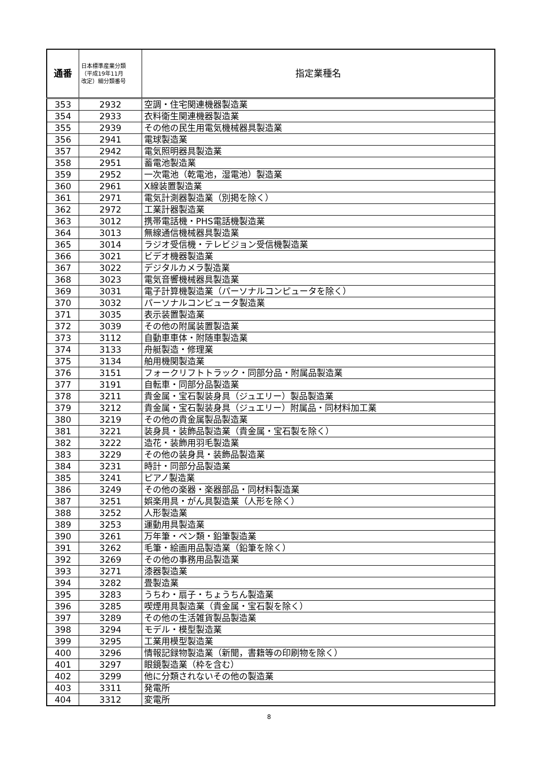| 通番 | 日本標準産業分類 （平成19年11月 改定）細分類番号 | 指定業種名 |
| --- | --- | --- |
| 353 | 2932 | 空調・住宅関連機器製造業 |
| 354 | 2933 | 衣料衛生関連機器製造業 |
| 355 | 2939 | その他の民生用電気機械器具製造業 |
| 356 | 2941 | 電球製造業 |
| 357 | 2942 | 電気照明器具製造業 |
| 358 | 2951 | 蓄電池製造業 |
| 359 | 2952 | 一次電池（乾電池，湿電池）製造業 |
| 360 | 2961 | X線装置製造業 |
| 361 | 2971 | 電気計測器製造業（別掲を除く） |
| 362 | 2972 | 工業計器製造業 |
| 363 | 3012 | 携帯電話機・PHS電話機製造業 |
| 364 | 3013 | 無線通信機械器具製造業 |
| 365 | 3014 | ラジオ受信機・テレビジョン受信機製造業 |
| 366 | 3021 | ビデオ機器製造業 |
| 367 | 3022 | デジタルカメラ製造業 |
| 368 | 3023 | 電気音響機械器具製造業 |
| 369 | 3031 | 電子計算機製造業（パーソナルコンピュータを除く） |
| 370 | 3032 | パーソナルコンピュータ製造業 |
| 371 | 3035 | 表示装置製造業 |
| 372 | 3039 | その他の附属装置製造業 |
| 373 | 3112 | 自動車車体・附随車製造業 |
| 374 | 3133 | 舟艇製造・修理業 |
| 375 | 3134 | 舶用機関製造業 |
| 376 | 3151 | フォークリフトトラック・同部分品・附属品製造業 |
| 377 | 3191 | 自転車・同部分品製造業 |
| 378 | 3211 | 貴金属・宝石製装身具（ジュエリー）製品製造業 |
| 379 | 3212 | 貴金属・宝石製装身具（ジュエリー）附属品・同材料加工業 |
| 380 | 3219 | その他の貴金属製品製造業 |
| 381 | 3221 | 装身具・装飾品製造業（貴金属・宝石製を除く） |
| 382 | 3222 | 造花・装飾用羽毛製造業 |
| 383 | 3229 | その他の装身具・装飾品製造業 |
| 384 | 3231 | 時計・同部分品製造業 |
| 385 | 3241 | ピアノ製造業 |
| 386 | 3249 | その他の楽器・楽器部品・同材料製造業 |
| 387 | 3251 | 娯楽用具・がん具製造業（人形を除く） |
| 388 | 3252 | 人形製造業 |
| 389 | 3253 | 運動用具製造業 |
| 390 | 3261 | 万年筆・ペン類・鉛筆製造業 |
| 391 | 3262 | 毛筆・絵画用品製造業（鉛筆を除く） |
| 392 | 3269 | その他の事務用品製造業 |
| 393 | 3271 | 漆器製造業 |
| 394 | 3282 | 畳製造業 |
| 395 | 3283 | うちわ・扇子・ちょうちん製造業 |
| 396 | 3285 | 喫煙用具製造業（貴金属・宝石製を除く） |
| 397 | 3289 | その他の生活雑貨製品製造業 |
| 398 | 3294 | モデル・模型製造業 |
| 399 | 3295 | 工業用模型製造業 |
| 400 | 3296 | 情報記録物製造業（新聞，書籍等の印刷物を除く） |
| 401 | 3297 | 眼鏡製造業（枠を含む） |
| 402 | 3299 | 他に分類されないその他の製造業 |
| 403 | 3311 | 発電所 |
| 404 | 3312 | 変電所 |
8